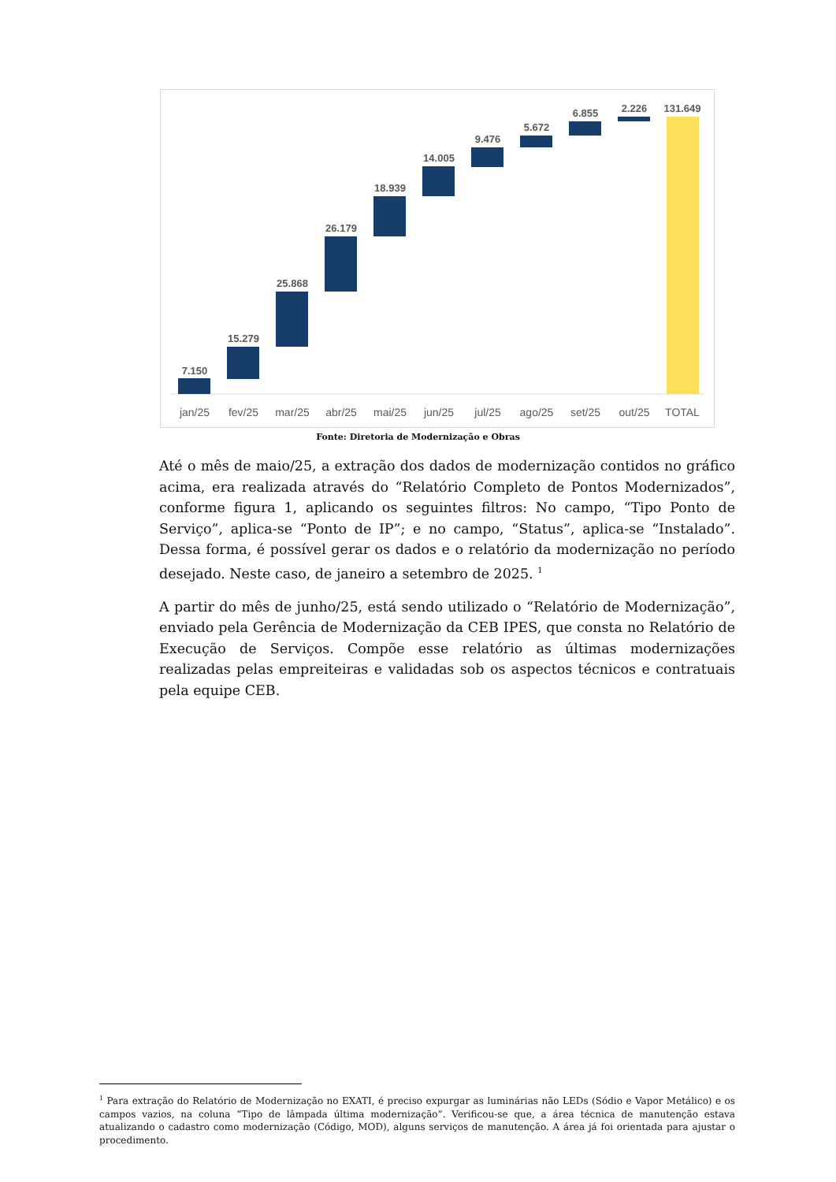7.150
15.279
25.868
26.179
18.939
14.005
9.476
5.672
6.855
2.226
131.649
jan/25
fev/25
mar/25
abr/25
mai/25
jun/25
jul/25
ago/25
set/25
out/25
TOTAL
Fonte: Diretoria de Modernização e Obras
Até o mês de maio/25, a extração dos dados de modernização contidos no gráfico acima, era realizada através do “Relatório Completo de Pontos Modernizados”, conforme figura 1, aplicando os seguintes filtros: No campo, “Tipo Ponto de Serviço”, aplica-se “Ponto de IP”; e no campo, “Status”, aplica-se “Instalado”. Dessa forma, é possível gerar os dados e o relatório da modernização no período desejado. Neste caso, de janeiro a setembro de 2025. <sup>1</sup>
A partir do mês de junho/25, está sendo utilizado o “Relatório de Modernização”, enviado pela Gerência de Modernização da CEB IPES, que consta no Relatório de Execução de Serviços. Compõe esse relatório as últimas modernizações realizadas pelas empreiteiras e validadas sob os aspectos técnicos e contratuais pela equipe CEB.
<sup>1</sup> Para extração do Relatório de Modernização no EXATI, é preciso expurgar as luminárias não LEDs (Sódio e Vapor Metálico) e os campos vazios, na coluna “Tipo de lâmpada última modernização”. Verificou-se que, a área técnica de manutenção estava atualizando o cadastro como modernização (Código, MOD), alguns serviços de manutenção. A área já foi orientada para ajustar o procedimento.